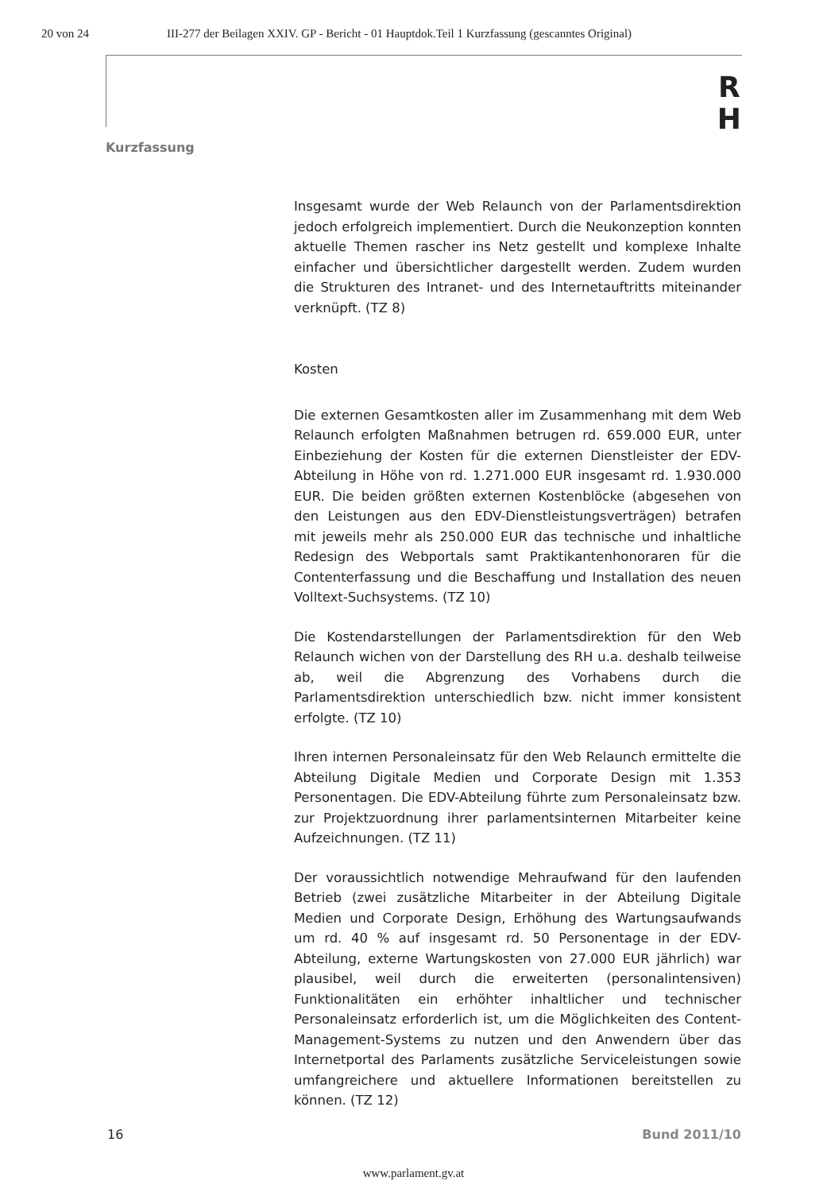20 von 24 III-277 der Beilagen XXIV. GP - Bericht - 01 Hauptdok.Teil 1 Kurzfassung (gescanntes Original)
R
H
Kurzfassung
Insgesamt wurde der Web Relaunch von der Parlamentsdirektion jedoch erfolgreich implementiert. Durch die Neukonzeption konnten aktuelle Themen rascher ins Netz gestellt und komplexe Inhalte einfacher und übersichtlicher dargestellt werden. Zudem wurden die Strukturen des Intranet- und des Internetauftritts miteinander verknüpft. (TZ 8)
Kosten
Die externen Gesamtkosten aller im Zusammenhang mit dem Web Relaunch erfolgten Maßnahmen betrugen rd. 659.000 EUR, unter Einbeziehung der Kosten für die externen Dienstleister der EDV-Abteilung in Höhe von rd. 1.271.000 EUR insgesamt rd. 1.930.000 EUR. Die beiden größten externen Kostenblöcke (abgesehen von den Leistungen aus den EDV-Dienstleistungsverträgen) betrafen mit jeweils mehr als 250.000 EUR das technische und inhaltliche Redesign des Webportals samt Praktikantenhonoraren für die Contenterfassung und die Beschaffung und Installation des neuen Volltext-Suchsystems. (TZ 10)
Die Kostendarstellungen der Parlamentsdirektion für den Web Relaunch wichen von der Darstellung des RH u.a. deshalb teilweise ab, weil die Abgrenzung des Vorhabens durch die Parlamentsdirektion unterschiedlich bzw. nicht immer konsistent erfolgte. (TZ 10)
Ihren internen Personaleinsatz für den Web Relaunch ermittelte die Abteilung Digitale Medien und Corporate Design mit 1.353 Personentagen. Die EDV-Abteilung führte zum Personaleinsatz bzw. zur Projektzuordnung ihrer parlamentsinternen Mitarbeiter keine Aufzeichnungen. (TZ 11)
Der voraussichtlich notwendige Mehraufwand für den laufenden Betrieb (zwei zusätzliche Mitarbeiter in der Abteilung Digitale Medien und Corporate Design, Erhöhung des Wartungsaufwands um rd. 40 % auf insgesamt rd. 50 Personentage in der EDV-Abteilung, externe Wartungskosten von 27.000 EUR jährlich) war plausibel, weil durch die erweiterten (personalintensiven) Funktionalitäten ein erhöhter inhaltlicher und technischer Personaleinsatz erforderlich ist, um die Möglichkeiten des Content-Management-Systems zu nutzen und den Anwendern über das Internetportal des Parlaments zusätzliche Serviceleistungen sowie umfangreichere und aktuellere Informationen bereitstellen zu können. (TZ 12)
16 Bund 2011/10
www.parlament.gv.at